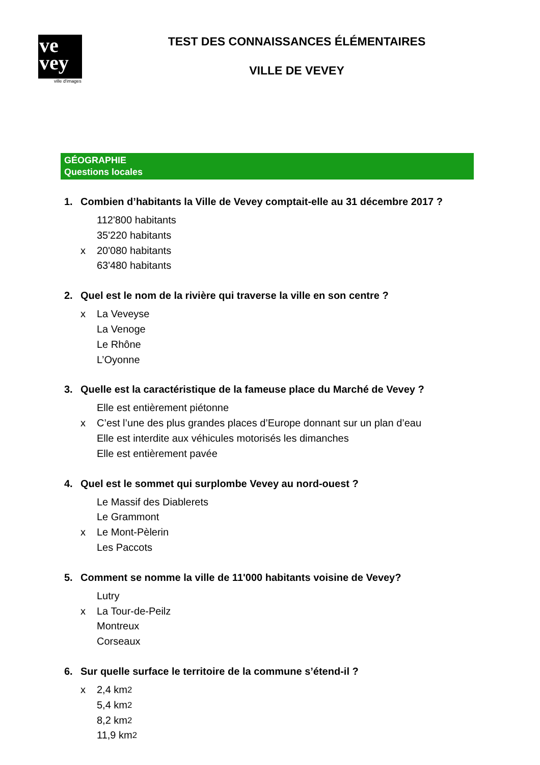ve
vey
ville d'images
TEST DES CONNAISSANCES ÉLÉMENTAIRES
VILLE DE VEVEY
GÉOGRAPHIE
Questions locales
1. Combien d’habitants la Ville de Vevey comptait-elle au 31 décembre 2017 ?
112'800 habitants
35'220 habitants
x 20'080 habitants
63'480 habitants
2. Quel est le nom de la rivière qui traverse la ville en son centre ?
x La Veveyse
La Venoge
Le Rhône
L’Oyonne
3. Quelle est la caractéristique de la fameuse place du Marché de Vevey ?
Elle est entièrement piétonne
x C’est l’une des plus grandes places d’Europe donnant sur un plan d’eau
Elle est interdite aux véhicules motorisés les dimanches
Elle est entièrement pavée
4. Quel est le sommet qui surplombe Vevey au nord-ouest ?
Le Massif des Diablerets
Le Grammont
x Le Mont-Pèlerin
Les Paccots
5. Comment se nomme la ville de 11'000 habitants voisine de Vevey?
Lutry
x La Tour-de-Peilz
Montreux
Corseaux
6. Sur quelle surface le territoire de la commune s’étend-il ?
x 2,4 km<sup>2</sup>
5,4 km<sup>2</sup>
8,2 km<sup>2</sup>
11,9 km<sup>2</sup>